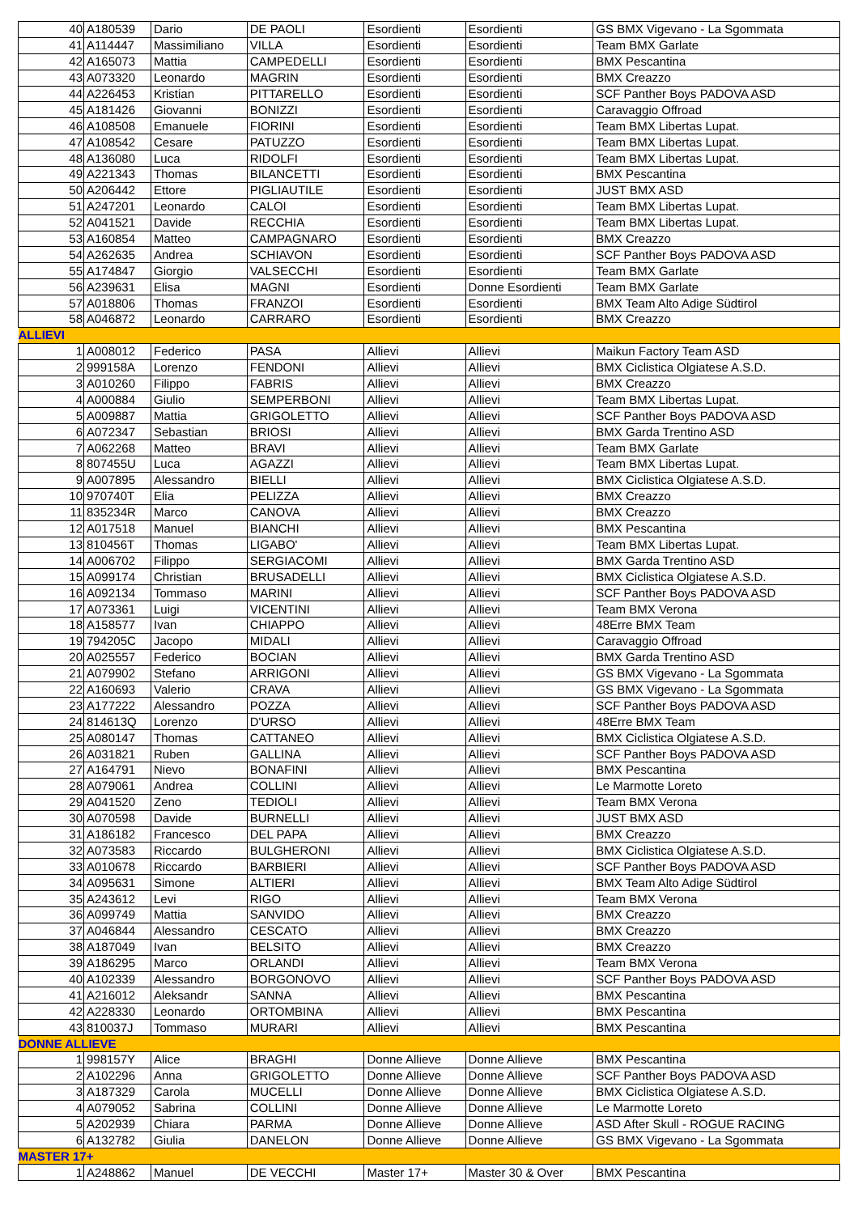| 40 | A180539 | Dario | DE PAOLI | Esordienti | Esordienti | GS BMX Vigevano - La Sgommata |
| 41 | A114447 | Massimiliano | VILLA | Esordienti | Esordienti | Team BMX Garlate |
| 42 | A165073 | Mattia | CAMPEDELLI | Esordienti | Esordienti | BMX Pescantina |
| 43 | A073320 | Leonardo | MAGRIN | Esordienti | Esordienti | BMX Creazzo |
| 44 | A226453 | Kristian | PITTARELLO | Esordienti | Esordienti | SCF Panther Boys PADOVA ASD |
| 45 | A181426 | Giovanni | BONIZZI | Esordienti | Esordienti | Caravaggio Offroad |
| 46 | A108508 | Emanuele | FIORINI | Esordienti | Esordienti | Team BMX Libertas Lupat. |
| 47 | A108542 | Cesare | PATUZZO | Esordienti | Esordienti | Team BMX Libertas Lupat. |
| 48 | A136080 | Luca | RIDOLFI | Esordienti | Esordienti | Team BMX Libertas Lupat. |
| 49 | A221343 | Thomas | BILANCETTI | Esordienti | Esordienti | BMX Pescantina |
| 50 | A206442 | Ettore | PIGLIAUTILE | Esordienti | Esordienti | JUST BMX ASD |
| 51 | A247201 | Leonardo | CALOI | Esordienti | Esordienti | Team BMX Libertas Lupat. |
| 52 | A041521 | Davide | RECCHIA | Esordienti | Esordienti | Team BMX Libertas Lupat. |
| 53 | A160854 | Matteo | CAMPAGNARO | Esordienti | Esordienti | BMX Creazzo |
| 54 | A262635 | Andrea | SCHIAVON | Esordienti | Esordienti | SCF Panther Boys PADOVA ASD |
| 55 | A174847 | Giorgio | VALSECCHI | Esordienti | Esordienti | Team BMX Garlate |
| 56 | A239631 | Elisa | MAGNI | Esordienti | Donne Esordienti | Team BMX Garlate |
| 57 | A018806 | Thomas | FRANZOI | Esordienti | Esordienti | BMX Team Alto Adige Südtirol |
| 58 | A046872 | Leonardo | CARRARO | Esordienti | Esordienti | BMX Creazzo |
| ALLIEVI | | | | | | |
| 1 | A008012 | Federico | PASA | Allievi | Allievi | Maikun Factory Team ASD |
| 2 | 999158A | Lorenzo | FENDONI | Allievi | Allievi | BMX Ciclistica Olgiatese A.S.D. |
| 3 | A010260 | Filippo | FABRIS | Allievi | Allievi | BMX Creazzo |
| 4 | A000884 | Giulio | SEMPERBONI | Allievi | Allievi | Team BMX Libertas Lupat. |
| 5 | A009887 | Mattia | GRIGOLETTO | Allievi | Allievi | SCF Panther Boys PADOVA ASD |
| 6 | A072347 | Sebastian | BRIOSI | Allievi | Allievi | BMX Garda Trentino ASD |
| 7 | A062268 | Matteo | BRAVI | Allievi | Allievi | Team BMX Garlate |
| 8 | 807455U | Luca | AGAZZI | Allievi | Allievi | Team BMX Libertas Lupat. |
| 9 | A007895 | Alessandro | BIELLI | Allievi | Allievi | BMX Ciclistica Olgiatese A.S.D. |
| 10 | 970740T | Elia | PELIZZA | Allievi | Allievi | BMX Creazzo |
| 11 | 835234R | Marco | CANOVA | Allievi | Allievi | BMX Creazzo |
| 12 | A017518 | Manuel | BIANCHI | Allievi | Allievi | BMX Pescantina |
| 13 | 810456T | Thomas | LIGABO' | Allievi | Allievi | Team BMX Libertas Lupat. |
| 14 | A006702 | Filippo | SERGIACOMI | Allievi | Allievi | BMX Garda Trentino ASD |
| 15 | A099174 | Christian | BRUSADELLI | Allievi | Allievi | BMX Ciclistica Olgiatese A.S.D. |
| 16 | A092134 | Tommaso | MARINI | Allievi | Allievi | SCF Panther Boys PADOVA ASD |
| 17 | A073361 | Luigi | VICENTINI | Allievi | Allievi | Team BMX Verona |
| 18 | A158577 | Ivan | CHIAPPO | Allievi | Allievi | 48Erre BMX Team |
| 19 | 794205C | Jacopo | MIDALI | Allievi | Allievi | Caravaggio Offroad |
| 20 | A025557 | Federico | BOCIAN | Allievi | Allievi | BMX Garda Trentino ASD |
| 21 | A079902 | Stefano | ARRIGONI | Allievi | Allievi | GS BMX Vigevano - La Sgommata |
| 22 | A160693 | Valerio | CRAVA | Allievi | Allievi | GS BMX Vigevano - La Sgommata |
| 23 | A177222 | Alessandro | POZZA | Allievi | Allievi | SCF Panther Boys PADOVA ASD |
| 24 | 814613Q | Lorenzo | D'URSO | Allievi | Allievi | 48Erre BMX Team |
| 25 | A080147 | Thomas | CATTANEO | Allievi | Allievi | BMX Ciclistica Olgiatese A.S.D. |
| 26 | A031821 | Ruben | GALLINA | Allievi | Allievi | SCF Panther Boys PADOVA ASD |
| 27 | A164791 | Nievo | BONAFINI | Allievi | Allievi | BMX Pescantina |
| 28 | A079061 | Andrea | COLLINI | Allievi | Allievi | Le Marmotte Loreto |
| 29 | A041520 | Zeno | TEDIOLI | Allievi | Allievi | Team BMX Verona |
| 30 | A070598 | Davide | BURNELLI | Allievi | Allievi | JUST BMX ASD |
| 31 | A186182 | Francesco | DEL PAPA | Allievi | Allievi | BMX Creazzo |
| 32 | A073583 | Riccardo | BULGHERONI | Allievi | Allievi | BMX Ciclistica Olgiatese A.S.D. |
| 33 | A010678 | Riccardo | BARBIERI | Allievi | Allievi | SCF Panther Boys PADOVA ASD |
| 34 | A095631 | Simone | ALTIERI | Allievi | Allievi | BMX Team Alto Adige Südtirol |
| 35 | A243612 | Levi | RIGO | Allievi | Allievi | Team BMX Verona |
| 36 | A099749 | Mattia | SANVIDO | Allievi | Allievi | BMX Creazzo |
| 37 | A046844 | Alessandro | CESCATO | Allievi | Allievi | BMX Creazzo |
| 38 | A187049 | Ivan | BELSITO | Allievi | Allievi | BMX Creazzo |
| 39 | A186295 | Marco | ORLANDI | Allievi | Allievi | Team BMX Verona |
| 40 | A102339 | Alessandro | BORGONOVO | Allievi | Allievi | SCF Panther Boys PADOVA ASD |
| 41 | A216012 | Aleksandr | SANNA | Allievi | Allievi | BMX Pescantina |
| 42 | A228330 | Leonardo | ORTOMBINA | Allievi | Allievi | BMX Pescantina |
| 43 | 810037J | Tommaso | MURARI | Allievi | Allievi | BMX Pescantina |
| DONNE ALLIEVE | | | | | | |
| 1 | 998157Y | Alice | BRAGHI | Donne Allieve | Donne Allieve | BMX Pescantina |
| 2 | A102296 | Anna | GRIGOLETTO | Donne Allieve | Donne Allieve | SCF Panther Boys PADOVA ASD |
| 3 | A187329 | Carola | MUCELLI | Donne Allieve | Donne Allieve | BMX Ciclistica Olgiatese A.S.D. |
| 4 | A079052 | Sabrina | COLLINI | Donne Allieve | Donne Allieve | Le Marmotte Loreto |
| 5 | A202939 | Chiara | PARMA | Donne Allieve | Donne Allieve | ASD After Skull - ROGUE RACING |
| 6 | A132782 | Giulia | DANELON | Donne Allieve | Donne Allieve | GS BMX Vigevano - La Sgommata |
| MASTER 17+ | | | | | | |
| 1 | A248862 | Manuel | DE VECCHI | Master 17+ | Master 30 & Over | BMX Pescantina |